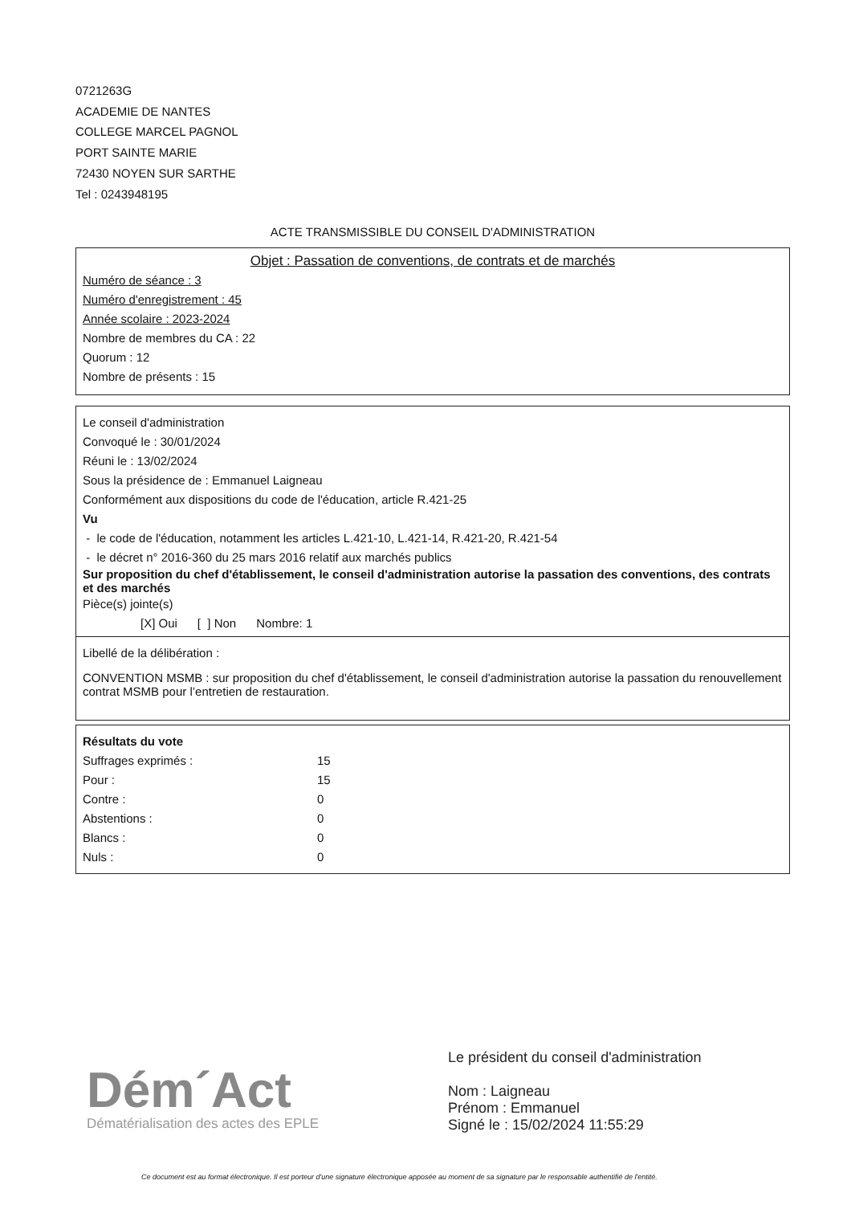0721263G
ACADEMIE DE NANTES
COLLEGE MARCEL PAGNOL
PORT SAINTE MARIE
72430 NOYEN SUR SARTHE
Tel : 0243948195
ACTE TRANSMISSIBLE DU CONSEIL D'ADMINISTRATION
Objet : Passation de conventions, de contrats et de marchés
Numéro de séance : 3
Numéro d'enregistrement : 45
Année scolaire : 2023-2024
Nombre de membres du CA : 22
Quorum : 12
Nombre de présents : 15
Le conseil d'administration
Convoqué le : 30/01/2024
Réuni le : 13/02/2024
Sous la présidence de : Emmanuel Laigneau
Conformément aux dispositions du code de l'éducation, article R.421-25
Vu
- le code de l'éducation, notamment les articles L.421-10, L.421-14, R.421-20, R.421-54
- le décret n° 2016-360 du 25 mars 2016 relatif aux marchés publics
Sur proposition du chef d'établissement, le conseil d'administration autorise la passation des conventions, des contrats et des marchés
Pièce(s) jointe(s)
[X] Oui [ ] Non Nombre: 1
Libellé de la délibération :
CONVENTION MSMB : sur proposition du chef d'établissement, le conseil d'administration autorise la passation du renouvellement contrat MSMB pour l’entretien de restauration.
Résultats du vote
| Suffrages exprimés : | 15 |
| Pour : | 15 |
| Contre : | 0 |
| Abstentions : | 0 |
| Blancs : | 0 |
| Nuls : | 0 |
Dém´Act
Dématérialisation des actes des EPLE
Le président du conseil d'administration
Nom : Laigneau
Prénom : Emmanuel
Signé le : 15/02/2024 11:55:29
Ce document est au format électronique. Il est porteur d'une signature électronique apposée au moment de sa signature par le responsable authentifié de l'entité.